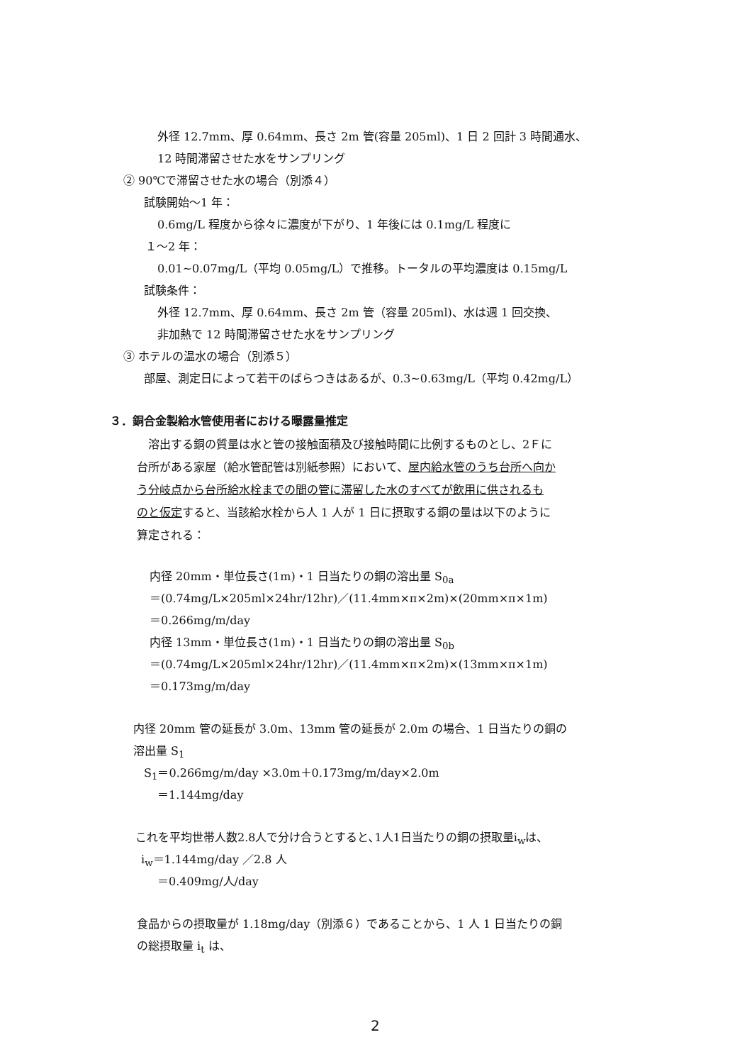外径 12.7mm、厚 0.64mm、長さ 2m 管(容量 205ml)、1 日 2 回計 3 時間通水、
12 時間滞留させた水をサンプリング
② 90℃で滞留させた水の場合（別添４）
試験開始～1 年：
0.6mg/L 程度から徐々に濃度が下がり、1 年後には 0.1mg/L 程度に
１～2 年：
0.01~0.07mg/L（平均 0.05mg/L）で推移。トータルの平均濃度は 0.15mg/L
試験条件：
外径 12.7mm、厚 0.64mm、長さ 2m 管（容量 205ml)、水は週 1 回交換、
非加熱で 12 時間滞留させた水をサンプリング
③ ホテルの温水の場合（別添５）
部屋、測定日によって若干のばらつきはあるが、0.3~0.63mg/L（平均 0.42mg/L）
３．銅合金製給水管使用者における曝露量推定
　溶出する銅の質量は水と管の接触面積及び接触時間に比例するものとし、2Ｆに
台所がある家屋（給水管配管は別紙参照）において、屋内給水管のうち台所へ向か
う分岐点から台所給水栓までの間の管に滞留した水のすべてが飲用に供されるも
のと仮定すると、当該給水栓から人 1 人が 1 日に摂取する銅の量は以下のように
算定される：
内径 20mm・単位長さ(1m)・1 日当たりの銅の溶出量 S<sub>0a</sub>
＝(0.74mg/L×205ml×24hr/12hr)／(11.4mm×π×2m)×(20mm×π×1m)
＝0.266mg/m/day
内径 13mm・単位長さ(1m)・1 日当たりの銅の溶出量 S<sub>0b</sub>
＝(0.74mg/L×205ml×24hr/12hr)／(11.4mm×π×2m)×(13mm×π×1m)
＝0.173mg/m/day
内径 20mm 管の延長が 3.0m、13mm 管の延長が 2.0m の場合、1 日当たりの銅の
溶出量 S<sub>1</sub>
S<sub>1</sub>＝0.266mg/m/day ×3.0m＋0.173mg/m/day×2.0m
＝1.144mg/day
これを平均世帯人数2.8人で分け合うとすると､1人1日当たりの銅の摂取量i<sub>w</sub>は、
i<sub>w</sub>＝1.144mg/day ／2.8 人
＝0.409mg/人/day
食品からの摂取量が 1.18mg/day（別添６）であることから、1 人 1 日当たりの銅
の総摂取量 i<sub>t</sub> は、
2